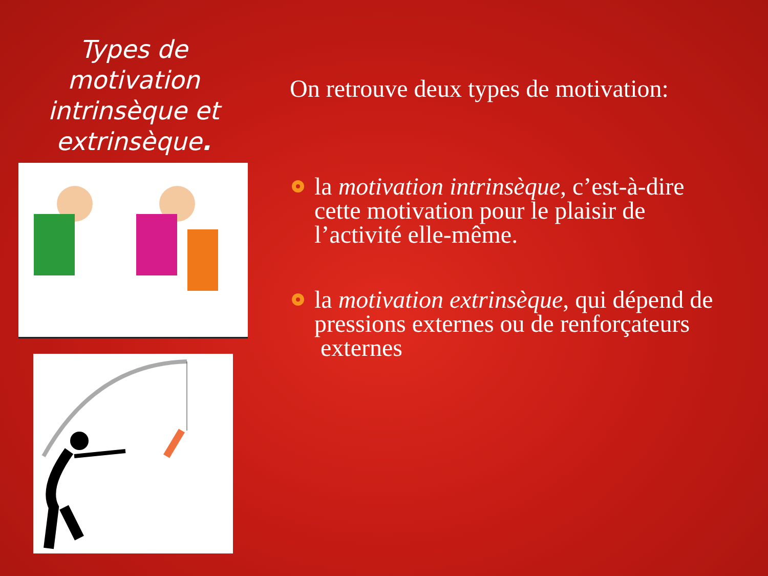Types de motivation intrinsèque et extrinsèque.
On retrouve deux types de motivation:
la motivation intrinsèque, c’est-à-dire cette motivation pour le plaisir de l’activité elle-même.
la motivation extrinsèque, qui dépend de pressions externes ou de renforçateurs externes